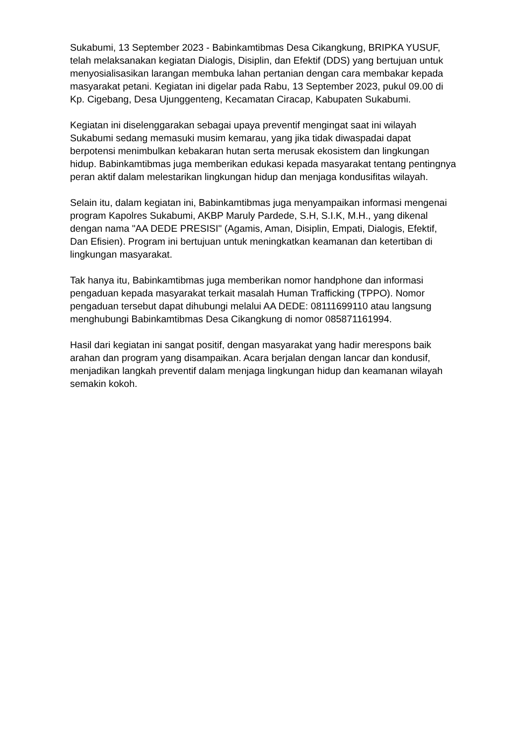Sukabumi, 13 September 2023 - Babinkamtibmas Desa Cikangkung, BRIPKA YUSUF, telah melaksanakan kegiatan Dialogis, Disiplin, dan Efektif (DDS) yang bertujuan untuk menyosialisasikan larangan membuka lahan pertanian dengan cara membakar kepada masyarakat petani. Kegiatan ini digelar pada Rabu, 13 September 2023, pukul 09.00 di Kp. Cigebang, Desa Ujunggenteng, Kecamatan Ciracap, Kabupaten Sukabumi.
Kegiatan ini diselenggarakan sebagai upaya preventif mengingat saat ini wilayah Sukabumi sedang memasuki musim kemarau, yang jika tidak diwaspadai dapat berpotensi menimbulkan kebakaran hutan serta merusak ekosistem dan lingkungan hidup. Babinkamtibmas juga memberikan edukasi kepada masyarakat tentang pentingnya peran aktif dalam melestarikan lingkungan hidup dan menjaga kondusifitas wilayah.
Selain itu, dalam kegiatan ini, Babinkamtibmas juga menyampaikan informasi mengenai program Kapolres Sukabumi, AKBP Maruly Pardede, S.H, S.I.K, M.H., yang dikenal dengan nama "AA DEDE PRESISI" (Agamis, Aman, Disiplin, Empati, Dialogis, Efektif, Dan Efisien). Program ini bertujuan untuk meningkatkan keamanan dan ketertiban di lingkungan masyarakat.
Tak hanya itu, Babinkamtibmas juga memberikan nomor handphone dan informasi pengaduan kepada masyarakat terkait masalah Human Trafficking (TPPO). Nomor pengaduan tersebut dapat dihubungi melalui AA DEDE: 08111699110 atau langsung menghubungi Babinkamtibmas Desa Cikangkung di nomor 085871161994.
Hasil dari kegiatan ini sangat positif, dengan masyarakat yang hadir merespons baik arahan dan program yang disampaikan. Acara berjalan dengan lancar dan kondusif, menjadikan langkah preventif dalam menjaga lingkungan hidup dan keamanan wilayah semakin kokoh.